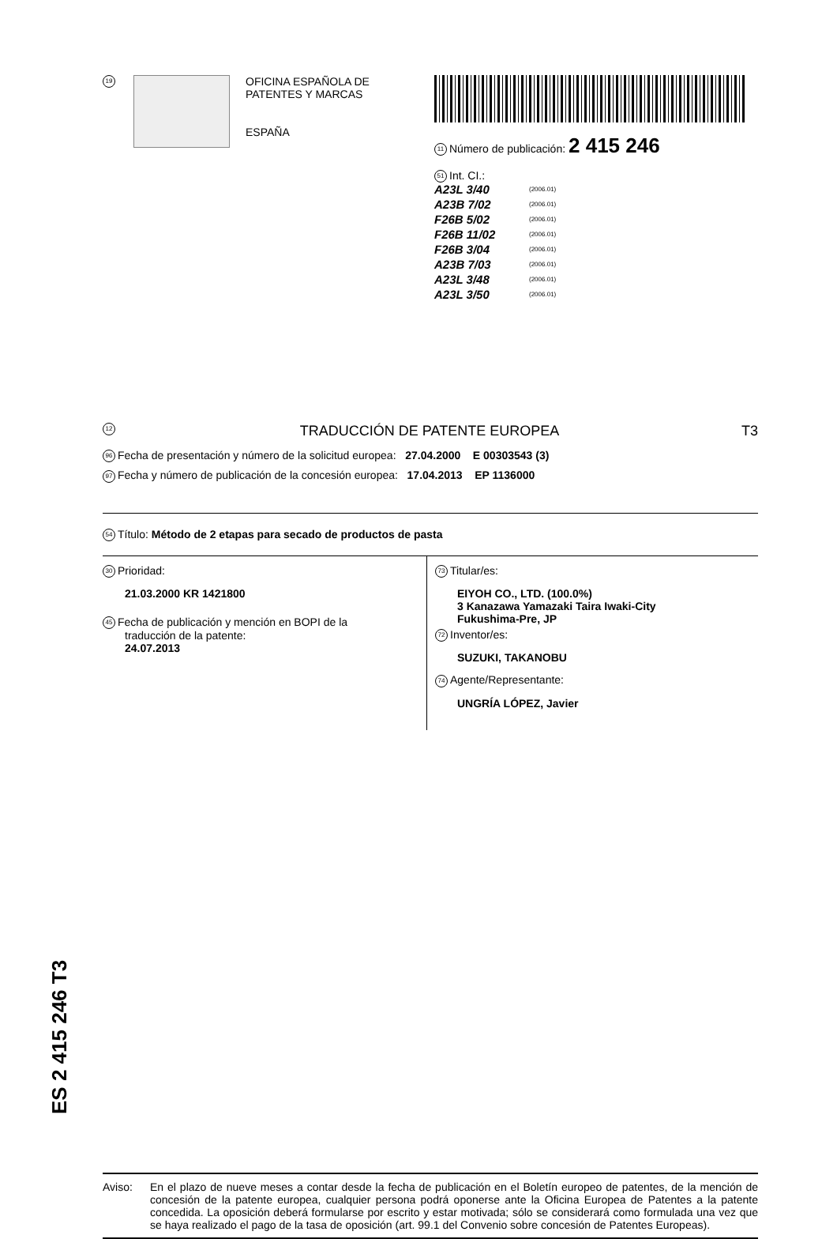ES 2 415 246 T3
19
OFICINA ESPAÑOLA DE
PATENTES Y MARCAS
ESPAÑA
11 Número de publicación: 2 415 246
51 Int. CI.:
| A23L 3/40 | (2006.01) |
| A23B 7/02 | (2006.01) |
| F26B 5/02 | (2006.01) |
| F26B 11/02 | (2006.01) |
| F26B 3/04 | (2006.01) |
| A23B 7/03 | (2006.01) |
| A23L 3/48 | (2006.01) |
| A23L 3/50 | (2006.01) |
12 TRADUCCIÓN DE PATENTE EUROPEA T3
96 Fecha de presentación y número de la solicitud europea: 27.04.2000 E 00303543 (3)
97 Fecha y número de publicación de la concesión europea: 17.04.2013 EP 1136000
54 Título: Método de 2 etapas para secado de productos de pasta
30 Prioridad:
21.03.2000 KR 1421800
45 Fecha de publicación y mención en BOPI de la
traducción de la patente:
24.07.2013
73 Titular/es:
EIYOH CO., LTD. (100.0%)
3 Kanazawa Yamazaki Taira Iwaki-City
Fukushima-Pre, JP
72 Inventor/es:
SUZUKI, TAKANOBU
74 Agente/Representante:
UNGRÍA LÓPEZ, Javier
Aviso: En el plazo de nueve meses a contar desde la fecha de publicación en el Boletín europeo de patentes, de la mención de concesión de la patente europea, cualquier persona podrá oponerse ante la Oficina Europea de Patentes a la patente concedida. La oposición deberá formularse por escrito y estar motivada; sólo se considerará como formulada una vez que se haya realizado el pago de la tasa de oposición (art. 99.1 del Convenio sobre concesión de Patentes Europeas).